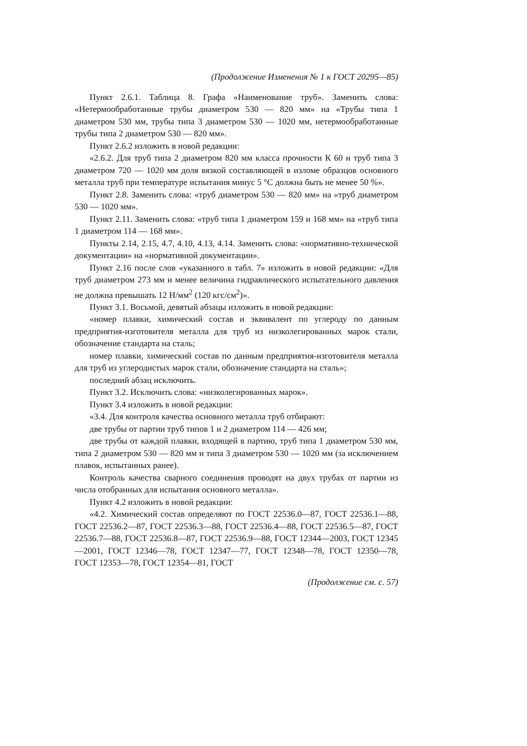(Продолжение Изменения № 1 к ГОСТ 20295—85)
Пункт 2.6.1. Таблица 8. Графа «Наименование труб». Заменить слова: «Нетермообработанные трубы диаметром 530 — 820 мм» на «Трубы типа 1 диаметром 530 мм, трубы типа 3 диаметром 530 — 1020 мм, нетермообработанные трубы типа 2 диаметром 530 — 820 мм».
Пункт 2.6.2 изложить в новой редакции:
«2.6.2. Для труб типа 2 диаметром 820 мм класса прочности К 60 и труб типа 3 диаметром 720 — 1020 мм доля вязкой составляющей в изломе образцов основного металла труб при температуре испытания минус 5 °С должна быть не менее 50 %».
Пункт 2.8. Заменить слова: «труб диаметром 530 — 820 мм» на «труб диаметром 530 — 1020 мм».
Пункт 2.11. Заменить слова: «труб типа 1 диаметром 159 и 168 мм» на «труб типа 1 диаметром 114 — 168 мм».
Пункты 2.14, 2.15, 4.7, 4.10, 4.13, 4.14. Заменить слова: «нормативно-технической документации» на «нормативной документации».
Пункт 2.16 после слов «указанного в табл. 7» изложить в новой редакции: «Для труб диаметром 273 мм и менее величина гидравлического испытательного давления не должна превышать 12 Н/мм<sup>2</sup> (120 кгс/см<sup>2</sup>)».
Пункт 3.1. Восьмой, девятый абзацы изложить в новой редакции:
«номер плавки, химический состав и эквивалент по углероду по данным предприятия-изготовителя металла для труб из низколегированных марок стали, обозначение стандарта на сталь;
номер плавки, химический состав по данным предприятия-изготовителя металла для труб из углеродистых марок стали, обозначение стандарта на сталь»;
последний абзац исключить.
Пункт 3.2. Исключить слова: «низколегированных марок».
Пункт 3.4 изложить в новой редакции:
«3.4. Для контроля качества основного металла труб отбирают:
две трубы от партии труб типов 1 и 2 диаметром 114 — 426 мм;
две трубы от каждой плавки, входящей в партию, труб типа 1 диаметром 530 мм, типа 2 диаметром 530 — 820 мм и типа 3 диаметром 530 — 1020 мм (за исключением плавок, испытанных ранее).
Контроль качества сварного соединения проводят на двух трубах от партии из числа отобранных для испытания основного металла».
Пункт 4.2 изложить в новой редакции:
«4.2. Химический состав определяют по ГОСТ 22536.0—87, ГОСТ 22536.1—88, ГОСТ 22536.2—87, ГОСТ 22536.3—88, ГОСТ 22536.4—88, ГОСТ 22536.5—87, ГОСТ 22536.7—88, ГОСТ 22536.8—87, ГОСТ 22536.9—88, ГОСТ 12344—2003, ГОСТ 12345—2001, ГОСТ 12346—78, ГОСТ 12347—77, ГОСТ 12348—78, ГОСТ 12350—78, ГОСТ 12353—78, ГОСТ 12354—81, ГОСТ
(Продолжение см. с. 57)